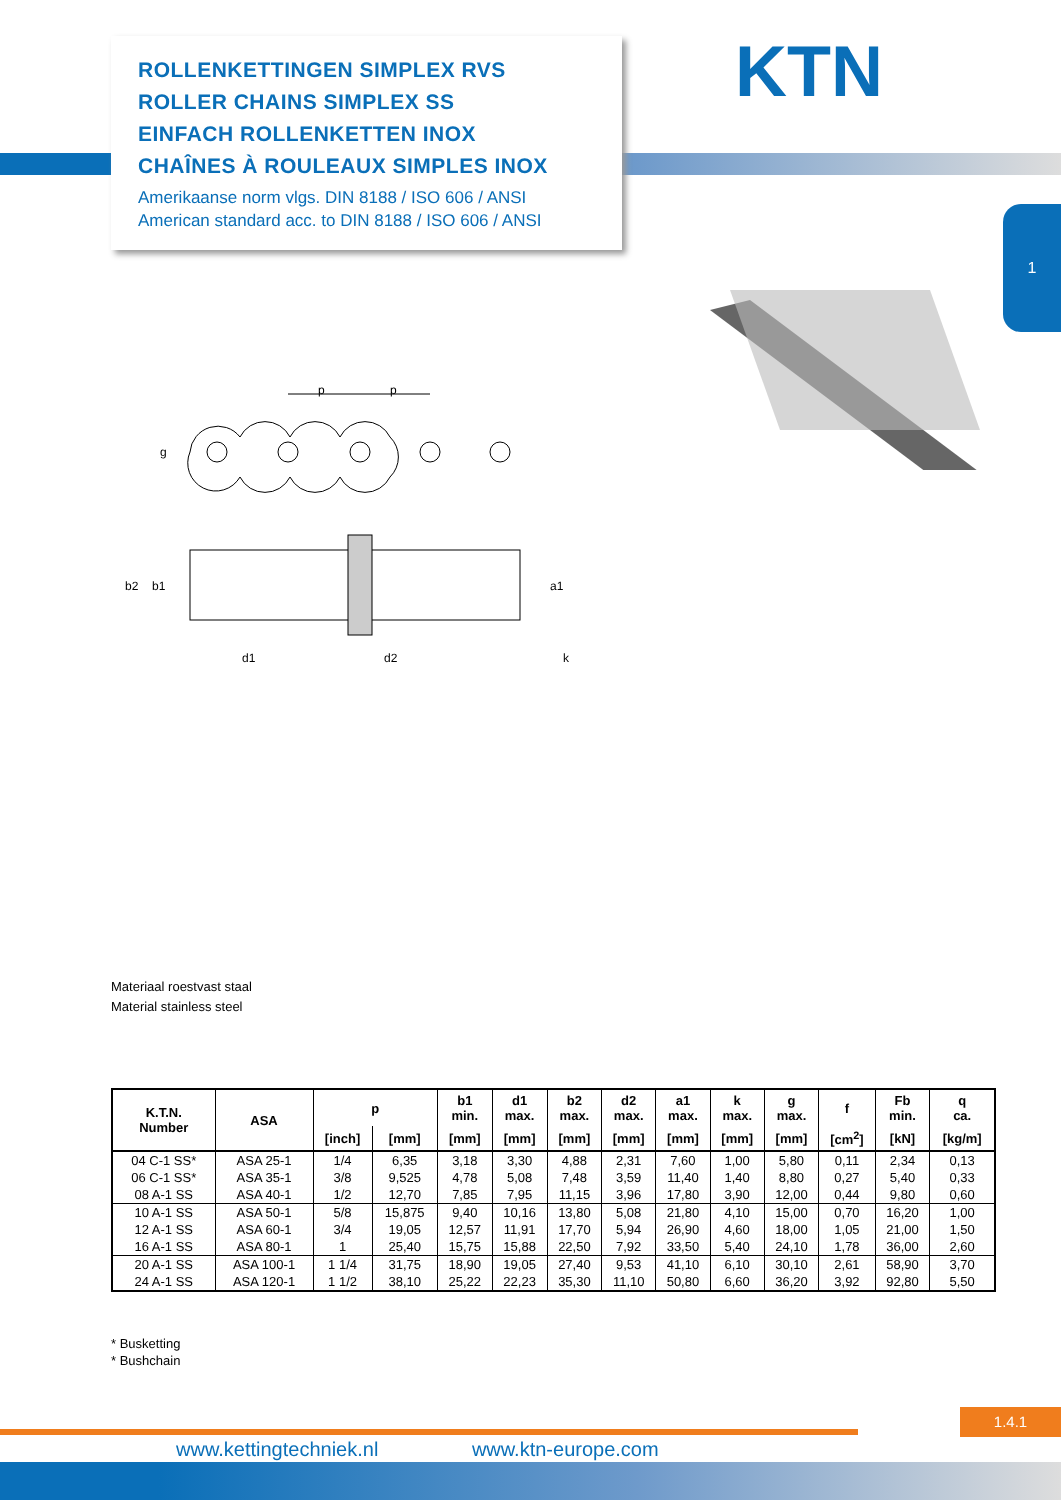ROLLENKETTINGEN SIMPLEX RVS
ROLLER CHAINS SIMPLEX SS
EINFACH ROLLENKETTEN INOX
CHAÎNES À ROULEAUX SIMPLES INOX
Amerikaanse norm vlgs. DIN 8188 / ISO 606 / ANSI
American standard acc. to DIN 8188 / ISO 606 / ANSI
KTN
1
p
p
g
b2
b1
a1
k
d1
d2
Materiaal roestvast staal
Material stainless steel
| K.T.N. Number | ASA | p | | b1 min. | d1 max. | b2 max. | d2 max. | a1 max. | k max. | g max. | f | Fb min. | q ca. |
| --- | --- | --- | --- | --- | --- | --- | --- | --- | --- | --- | --- | --- | --- |
| | | [inch] | [mm] | [mm] | [mm] | [mm] | [mm] | [mm] | [mm] | [mm] | [cm<sup>2</sup>] | [kN] | [kg/m] |
| 04 C-1 SS* | ASA 25-1 | 1/4 | 6,35 | 3,18 | 3,30 | 4,88 | 2,31 | 7,60 | 1,00 | 5,80 | 0,11 | 2,34 | 0,13 |
| 06 C-1 SS* | ASA 35-1 | 3/8 | 9,525 | 4,78 | 5,08 | 7,48 | 3,59 | 11,40 | 1,40 | 8,80 | 0,27 | 5,40 | 0,33 |
| 08 A-1 SS | ASA 40-1 | 1/2 | 12,70 | 7,85 | 7,95 | 11,15 | 3,96 | 17,80 | 3,90 | 12,00 | 0,44 | 9,80 | 0,60 |
| 10 A-1 SS | ASA 50-1 | 5/8 | 15,875 | 9,40 | 10,16 | 13,80 | 5,08 | 21,80 | 4,10 | 15,00 | 0,70 | 16,20 | 1,00 |
| 12 A-1 SS | ASA 60-1 | 3/4 | 19,05 | 12,57 | 11,91 | 17,70 | 5,94 | 26,90 | 4,60 | 18,00 | 1,05 | 21,00 | 1,50 |
| 16 A-1 SS | ASA 80-1 | 1 | 25,40 | 15,75 | 15,88 | 22,50 | 7,92 | 33,50 | 5,40 | 24,10 | 1,78 | 36,00 | 2,60 |
| 20 A-1 SS | ASA 100-1 | 1 1/4 | 31,75 | 18,90 | 19,05 | 27,40 | 9,53 | 41,10 | 6,10 | 30,10 | 2,61 | 58,90 | 3,70 |
| 24 A-1 SS | ASA 120-1 | 1 1/2 | 38,10 | 25,22 | 22,23 | 35,30 | 11,10 | 50,80 | 6,60 | 36,20 | 3,92 | 92,80 | 5,50 |
* Busketting
* Bushchain
1.4.1
www.kettingtechniek.nl www.ktn-europe.com